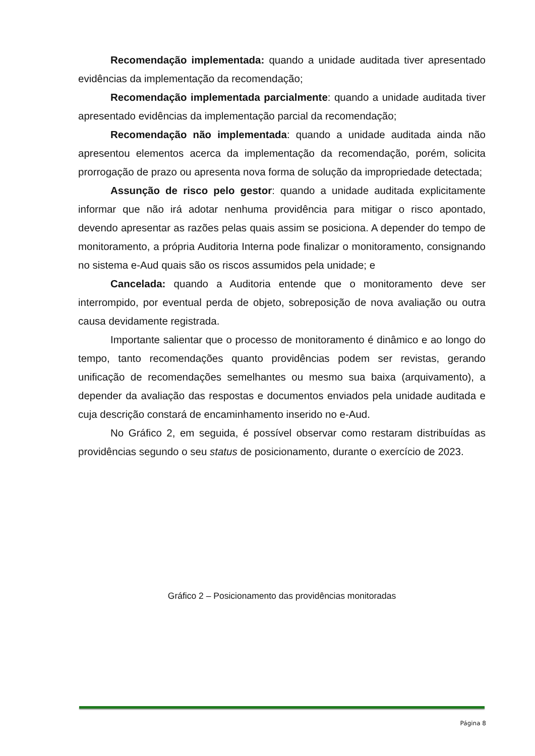Recomendação implementada: quando a unidade auditada tiver apresentado evidências da implementação da recomendação;
Recomendação implementada parcialmente: quando a unidade auditada tiver apresentado evidências da implementação parcial da recomendação;
Recomendação não implementada: quando a unidade auditada ainda não apresentou elementos acerca da implementação da recomendação, porém, solicita prorrogação de prazo ou apresenta nova forma de solução da impropriedade detectada;
Assunção de risco pelo gestor: quando a unidade auditada explicitamente informar que não irá adotar nenhuma providência para mitigar o risco apontado, devendo apresentar as razões pelas quais assim se posiciona. A depender do tempo de monitoramento, a própria Auditoria Interna pode finalizar o monitoramento, consignando no sistema e-Aud quais são os riscos assumidos pela unidade; e
Cancelada: quando a Auditoria entende que o monitoramento deve ser interrompido, por eventual perda de objeto, sobreposição de nova avaliação ou outra causa devidamente registrada.
Importante salientar que o processo de monitoramento é dinâmico e ao longo do tempo, tanto recomendações quanto providências podem ser revistas, gerando unificação de recomendações semelhantes ou mesmo sua baixa (arquivamento), a depender da avaliação das respostas e documentos enviados pela unidade auditada e cuja descrição constará de encaminhamento inserido no e-Aud.
No Gráfico 2, em seguida, é possível observar como restaram distribuídas as providências segundo o seu status de posicionamento, durante o exercício de 2023.
Gráfico 2 – Posicionamento das providências monitoradas
Página 8